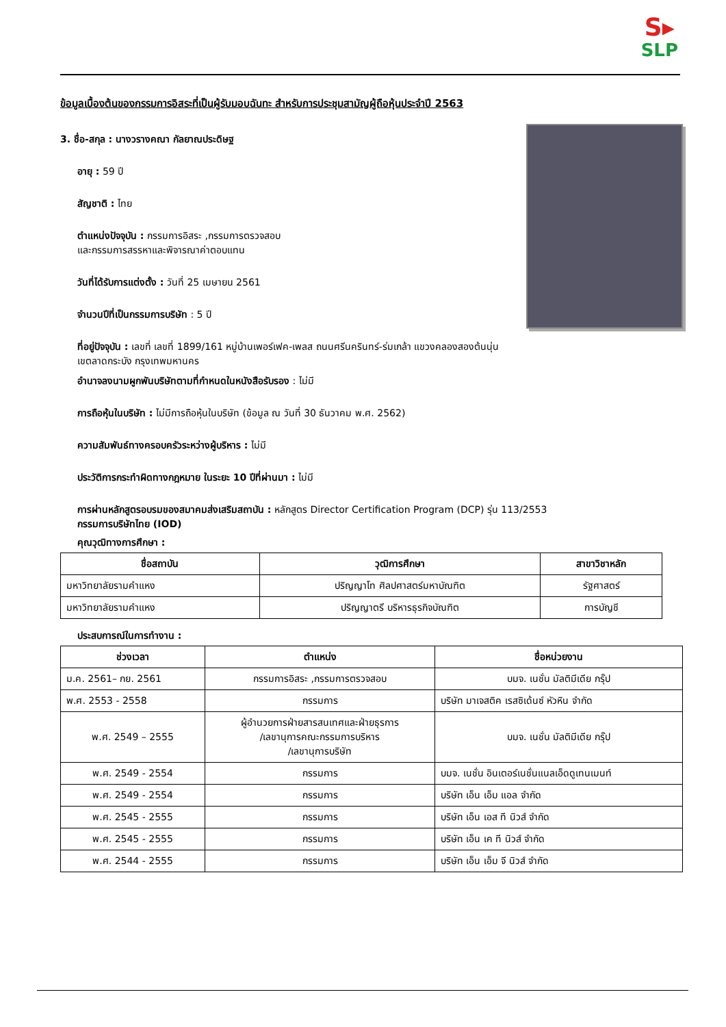S▸
SLP
ข้อมูลเบื้องต้นของกรรมการอิสระที่เป็นผู้รับมอบฉันทะ สำหรับการประชุมสามัญผู้ถือหุ้นประจำปี 2563
3. ชื่อ-สกุล : นางวรางคณา กัลยาณประดิษฐ
อายุ : 59 ปี
สัญชาติ : ไทย
ตำแหน่งปัจจุบัน : กรรมการอิสระ ,กรรมการตรวจสอบ
และกรรมการสรรหาและพิจารณาค่าตอบแทน
วันที่ได้รับการแต่งตั้ง : วันที่ 25 เมษายน 2561
จำนวนปีที่เป็นกรรมการบริษัท : 5 ปี
ที่อยู่ปัจจุบัน : เลขที่ เลขที่ 1899/161 หมู่บ้านเพอร์เฟค-เพลส ถนนศรีนครินทร์-ร่มเกล้า แขวงคลองสองต้นนุ่น
เขตลาดกระบัง กรุงเทพมหานคร
อำนาจลงนามผูกพันบริษัทตามที่กำหนดในหนังสือรับรอง : ไม่มี
การถือหุ้นในบริษัท : ไม่มีการถือหุ้นในบริษัท (ข้อมูล ณ วันที่ 30 ธันวาคม พ.ศ. 2562)
ความสัมพันธ์ทางครอบครัวระหว่างผู้บริหาร : ไม่มี
ประวัติการกระทำผิดทางกฎหมาย ในระยะ 10 ปีที่ผ่านมา : ไม่มี
การผ่านหลักสูตรอบรมของสมาคมส่งเสริมสถาบัน : หลักสูตร Director Certification Program (DCP) รุ่น 113/2553
กรรมการบริษัทไทย (IOD)
คุณวุฒิทางการศึกษา :
| ชื่อสถาบัน | วุฒิการศึกษา | สาขาวิชาหลัก |
| --- | --- | --- |
| มหาวิทยาลัยรามคำแหง | ปริญญาโท ศิลปศาสตร์มหาบัณฑิต | รัฐศาสตร์ |
| มหาวิทยาลัยรามคำแหง | ปริญญาตรี บริหารธุรกิจบัณฑิต | การบัญชี |
ประสบการณ์ในการทำงาน :
| ช่วงเวลา | ตำแหน่ง | ชื่อหน่วยงาน |
| --- | --- | --- |
| ม.ค. 2561– กย. 2561 | กรรมการอิสระ ,กรรมการตรวจสอบ | บมจ. เนชั่น มัลติมีเดีย กรุ๊ป |
| พ.ศ. 2553 - 2558 | กรรมการ | บริษัท มาเจสติค เรสซิเด้นซ์ หัวหิน จำกัด |
| พ.ศ. 2549 – 2555 | ผู้อำนวยการฝ่ายสารสนเทศและฝ่ายธุรการ /เลขานุการคณะกรรมการบริหาร /เลขานุการบริษัท | บมจ. เนชั่น มัลติมีเดีย กรุ๊ป |
| พ.ศ. 2549 - 2554 | กรรมการ | บมจ. เนชั่น อินเตอร์เนชั่นแนลเอ็ดดูเทนเมนท์ |
| พ.ศ. 2549 - 2554 | กรรมการ | บริษัท เอ็น เอ็ม แอล จำกัด |
| พ.ศ. 2545 - 2555 | กรรมการ | บริษัท เอ็น เอส ที นิวส์ จำกัด |
| พ.ศ. 2545 - 2555 | กรรมการ | บริษัท เอ็น เค ที นิวส์ จำกัด |
| พ.ศ. 2544 - 2555 | กรรมการ | บริษัท เอ็น เอ็ม จี นิวส์ จำกัด |